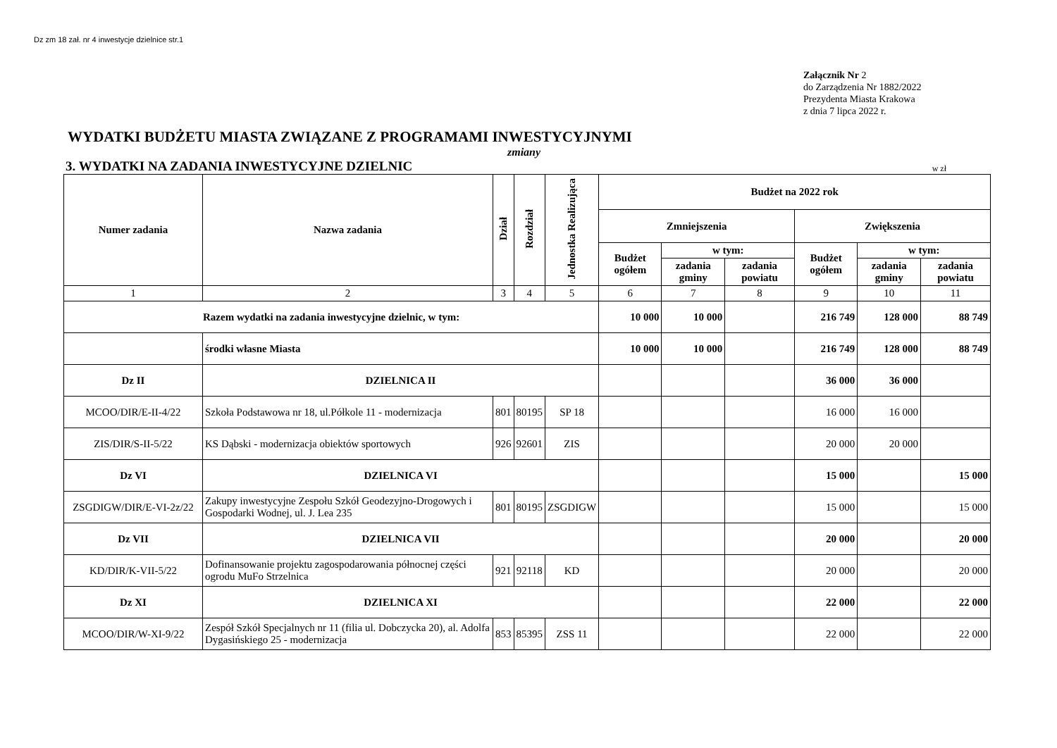Dz zm 18 zał. nr 4 inwestycje dzielnice str.1
Załącznik Nr 2
do Zarządzenia Nr 1882/2022
Prezydenta Miasta Krakowa
z dnia 7 lipca 2022 r.
WYDATKI BUDŻETU MIASTA ZWIĄZANE Z PROGRAMAMI INWESTYCYJNYMI
zmiany
3. WYDATKI NA ZADANIA INWESTYCYJNE DZIELNIC
w zł
| Numer zadania | Nazwa zadania | Dział | Rozdział | Jednostka Realizująca | Budżet na 2022 rok | | | | | |
| --- | --- | --- | --- | --- | --- | --- | --- | --- | --- | --- |
| | | | | | Zmniejszenia | | | Zwiększenia | | |
| | | | | | Budżet ogółem | w tym: | | Budżet ogółem | w tym: | |
| | | | | | | zadania gminy | zadania powiatu | | zadania gminy | zadania powiatu |
| 1 | 2 | 3 | 4 | 5 | 6 | 7 | 8 | 9 | 10 | 11 |
| Razem wydatki na zadania inwestycyjne dzielnic, w tym: | | | | | 10 000 | 10 000 | | 216 749 | 128 000 | 88 749 |
| | środki własne Miasta | | | | 10 000 | 10 000 | | 216 749 | 128 000 | 88 749 |
| Dz II | DZIELNICA II | | | | | | | 36 000 | 36 000 | |
| MCOO/DIR/E-II-4/22 | Szkoła Podstawowa nr 18, ul.Półkole 11 - modernizacja | 801 | 80195 | SP 18 | | | | 16 000 | 16 000 | |
| ZIS/DIR/S-II-5/22 | KS Dąbski - modernizacja obiektów sportowych | 926 | 92601 | ZIS | | | | 20 000 | 20 000 | |
| Dz VI | DZIELNICA VI | | | | | | | 15 000 | | 15 000 |
| ZSGDIGW/DIR/E-VI-2z/22 | Zakupy inwestycyjne Zespołu Szkół Geodezyjno-Drogowych i Gospodarki Wodnej, ul. J. Lea 235 | 801 | 80195 | ZSGDIGW | | | | 15 000 | | 15 000 |
| Dz VII | DZIELNICA VII | | | | | | | 20 000 | | 20 000 |
| KD/DIR/K-VII-5/22 | Dofinansowanie projektu zagospodarowania północnej części ogrodu MuFo Strzelnica | 921 | 92118 | KD | | | | 20 000 | | 20 000 |
| Dz XI | DZIELNICA XI | | | | | | | 22 000 | | 22 000 |
| MCOO/DIR/W-XI-9/22 | Zespół Szkół Specjalnych nr 11 (filia ul. Dobczycka 20), al. Adolfa Dygasińskiego 25 - modernizacja | 853 | 85395 | ZSS 11 | | | | 22 000 | | 22 000 |